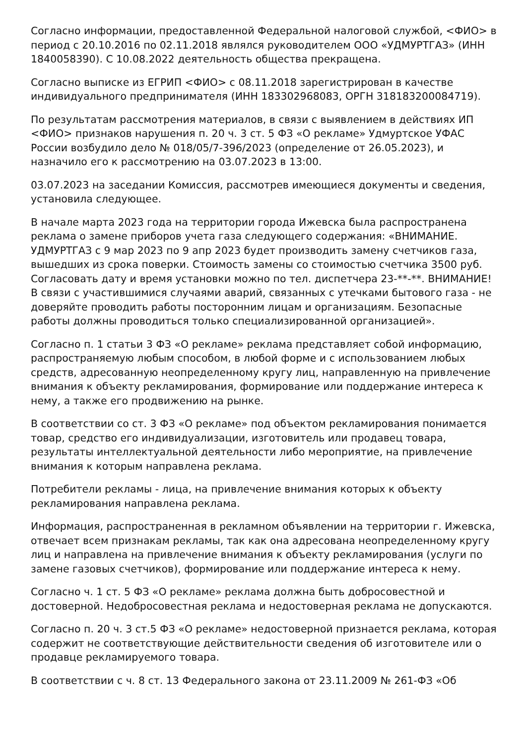Согласно информации, предоставленной Федеральной налоговой службой, <ФИО> в период с 20.10.2016 по 02.11.2018 являлся руководителем ООО «УДМУРТГАЗ» (ИНН 1840058390). С 10.08.2022 деятельность общества прекращена.
Согласно выписке из ЕГРИП <ФИО> с 08.11.2018 зарегистрирован в качестве индивидуального предпринимателя (ИНН 183302968083, ОРГН 318183200084719).
По результатам рассмотрения материалов, в связи с выявлением в действиях ИП <ФИО> признаков нарушения п. 20 ч. 3 ст. 5 ФЗ «О рекламе» Удмуртское УФАС России возбудило дело № 018/05/7-396/2023 (определение от 26.05.2023), и назначило его к рассмотрению на 03.07.2023 в 13:00.
03.07.2023 на заседании Комиссия, рассмотрев имеющиеся документы и сведения, установила следующее.
В начале марта 2023 года на территории города Ижевска была распространена реклама о замене приборов учета газа следующего содержания: «ВНИМАНИЕ. УДМУРТГАЗ с 9 мар 2023 по 9 апр 2023 будет производить замену счетчиков газа, вышедших из срока поверки. Стоимость замены со стоимостью счетчика 3500 руб. Согласовать дату и время установки можно по тел. диспетчера 23-**-**. ВНИМАНИЕ! В связи с участившимися случаями аварий, связанных с утечками бытового газа - не доверяйте проводить работы посторонним лицам и организациям. Безопасные работы должны проводиться только специализированной организацией».
Согласно п. 1 статьи 3 ФЗ «О рекламе» реклама представляет собой информацию, распространяемую любым способом, в любой форме и с использованием любых средств, адресованную неопределенному кругу лиц, направленную на привлечение внимания к объекту рекламирования, формирование или поддержание интереса к нему, а также его продвижению на рынке.
В соответствии со ст. 3 ФЗ «О рекламе» под объектом рекламирования понимается товар, средство его индивидуализации, изготовитель или продавец товара, результаты интеллектуальной деятельности либо мероприятие, на привлечение внимания к которым направлена реклама.
Потребители рекламы - лица, на привлечение внимания которых к объекту рекламирования направлена реклама.
Информация, распространенная в рекламном объявлении на территории г. Ижевска, отвечает всем признакам рекламы, так как она адресована неопределенному кругу лиц и направлена на привлечение внимания к объекту рекламирования (услуги по замене газовых счетчиков), формирование или поддержание интереса к нему.
Согласно ч. 1 ст. 5 ФЗ «О рекламе» реклама должна быть добросовестной и достоверной. Недобросовестная реклама и недостоверная реклама не допускаются.
Согласно п. 20 ч. 3 ст.5 ФЗ «О рекламе» недостоверной признается реклама, которая содержит не соответствующие действительности сведения об изготовителе или о продавце рекламируемого товара.
В соответствии с ч. 8 ст. 13 Федерального закона от 23.11.2009 № 261-ФЗ «Об